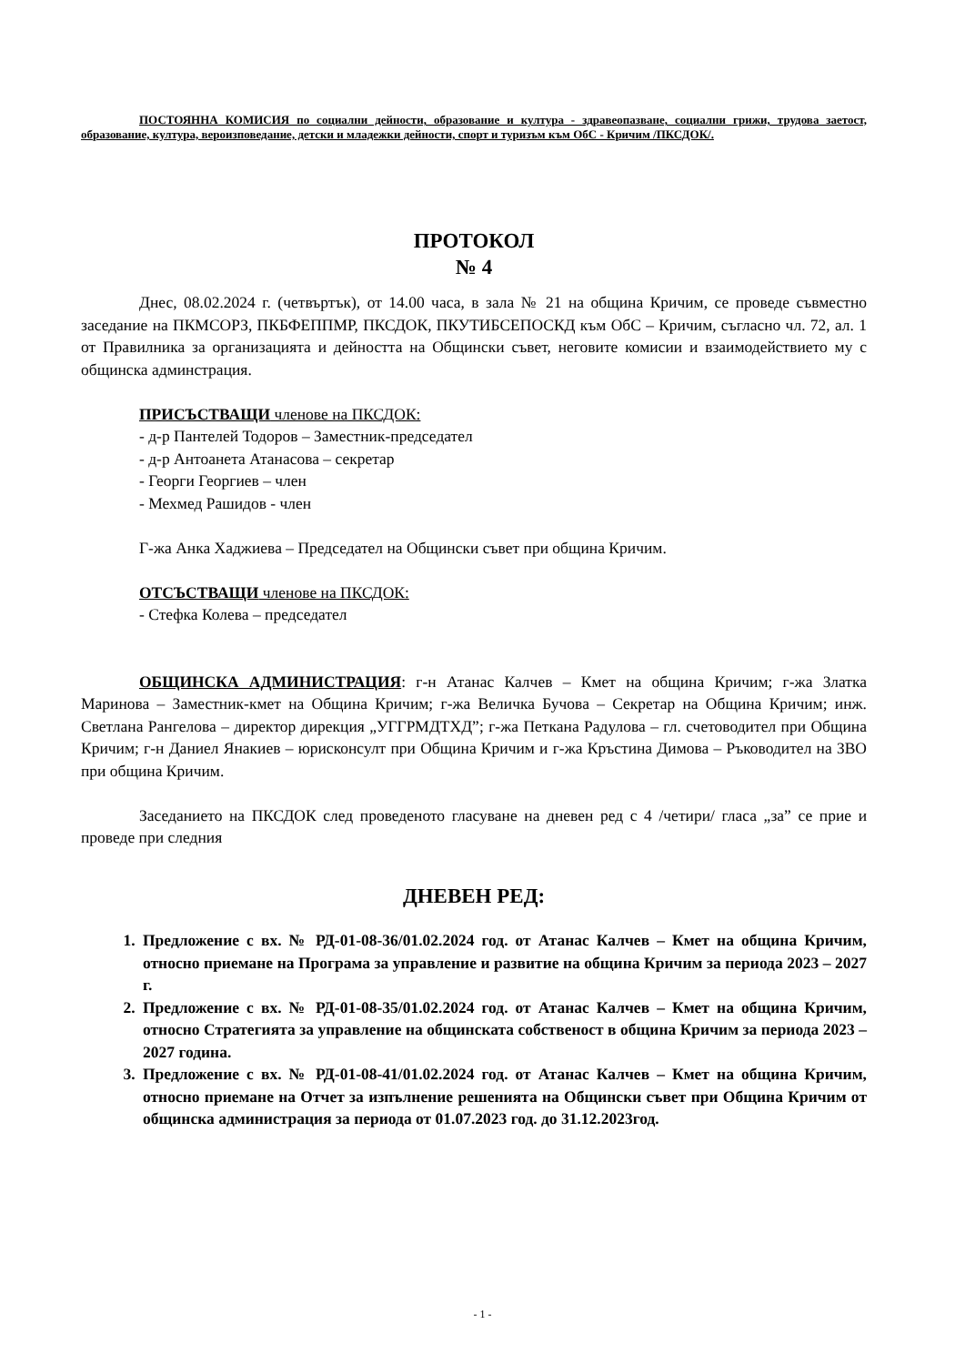ПОСТОЯННА КОМИСИЯ по социални дейности, образование и култура - здравеопазване, социални грижи, трудова заетост, образование, култура, вероизповедание, детски и младежки дейности, спорт и туризъм към ОбС - Кричим /ПКСДОК/.
ПРОТОКОЛ
№ 4
Днес, 08.02.2024 г. (четвъртък), от 14.00 часа, в зала № 21 на община Кричим, се проведе съвместно заседание на ПКМСОРЗ, ПКБФЕППМР, ПКСДОК, ПКУТИБСЕПОСКД към ОбС – Кричим, съгласно чл. 72, ал. 1 от Правилника за организацията и дейността на Общински съвет, неговите комисии и взаимодействието му с общинска админстрация.
ПРИСЪСТВАЩИ членове на ПКСДОК:
- д-р Пантелей Тодоров – Заместник-председател
- д-р Антоанета Атанасова – секретар
- Георги Георгиев – член
- Мехмед Рашидов - член
Г-жа Анка Хаджиева – Председател на Общински съвет при община Кричим.
ОТСЪСТВАЩИ членове на ПКСДОК:
- Стефка Колева – председател
ОБЩИНСКА АДМИНИСТРАЦИЯ: г-н Атанас Калчев – Кмет на община Кричим; г-жа Златка Маринова – Заместник-кмет на Община Кричим; г-жа Величка Бучова – Секретар на Община Кричим; инж. Светлана Рангелова – директор дирекция „УГГРМДТХД”; г-жа Петкана Радулова – гл. счетоводител при Община Кричим; г-н Даниел Янакиев – юрисконсулт при Община Кричим и г-жа Кръстина Димова – Ръководител на ЗВО при община Кричим.
Заседанието на ПКСДОК след проведеното гласуване на дневен ред с 4 /четири/ гласа „за” се прие и проведе при следния
ДНЕВЕН РЕД:
1. Предложение с вх. № РД-01-08-36/01.02.2024 год. от Атанас Калчев – Кмет на община Кричим, относно приемане на Програма за управление и развитие на община Кричим за периода 2023 – 2027 г.
2. Предложение с вх. № РД-01-08-35/01.02.2024 год. от Атанас Калчев – Кмет на община Кричим, относно Стратегията за управление на общинската собственост в община Кричим за периода 2023 – 2027 година.
3. Предложение с вх. № РД-01-08-41/01.02.2024 год. от Атанас Калчев – Кмет на община Кричим, относно приемане на Отчет за изпълнение решенията на Общински съвет при Община Кричим от общинска администрация за периода от 01.07.2023 год. до 31.12.2023год.
- 1 -